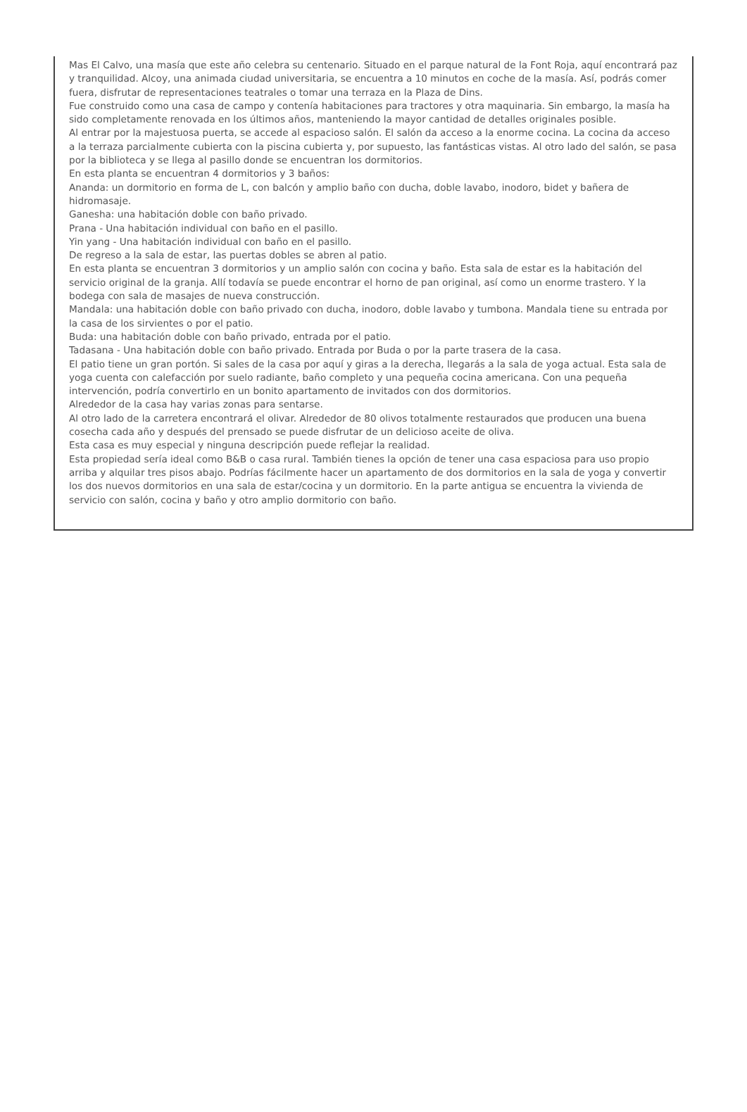Mas El Calvo, una masía que este año celebra su centenario. Situado en el parque natural de la Font Roja, aquí encontrará paz y tranquilidad. Alcoy, una animada ciudad universitaria, se encuentra a 10 minutos en coche de la masía. Así, podrás comer fuera, disfrutar de representaciones teatrales o tomar una terraza en la Plaza de Dins.
Fue construido como una casa de campo y contenía habitaciones para tractores y otra maquinaria. Sin embargo, la masía ha sido completamente renovada en los últimos años, manteniendo la mayor cantidad de detalles originales posible.
Al entrar por la majestuosa puerta, se accede al espacioso salón. El salón da acceso a la enorme cocina. La cocina da acceso a la terraza parcialmente cubierta con la piscina cubierta y, por supuesto, las fantásticas vistas. Al otro lado del salón, se pasa por la biblioteca y se llega al pasillo donde se encuentran los dormitorios.
En esta planta se encuentran 4 dormitorios y 3 baños:
Ananda: un dormitorio en forma de L, con balcón y amplio baño con ducha, doble lavabo, inodoro, bidet y bañera de hidromasaje.
Ganesha: una habitación doble con baño privado.
Prana - Una habitación individual con baño en el pasillo.
Yin yang - Una habitación individual con baño en el pasillo.
De regreso a la sala de estar, las puertas dobles se abren al patio.
En esta planta se encuentran 3 dormitorios y un amplio salón con cocina y baño. Esta sala de estar es la habitación del servicio original de la granja. Allí todavía se puede encontrar el horno de pan original, así como un enorme trastero. Y la bodega con sala de masajes de nueva construcción.
Mandala: una habitación doble con baño privado con ducha, inodoro, doble lavabo y tumbona. Mandala tiene su entrada por la casa de los sirvientes o por el patio.
Buda: una habitación doble con baño privado, entrada por el patio.
Tadasana - Una habitación doble con baño privado. Entrada por Buda o por la parte trasera de la casa.
El patio tiene un gran portón. Si sales de la casa por aquí y giras a la derecha, llegarás a la sala de yoga actual. Esta sala de yoga cuenta con calefacción por suelo radiante, baño completo y una pequeña cocina americana. Con una pequeña intervención, podría convertirlo en un bonito apartamento de invitados con dos dormitorios.
Alrededor de la casa hay varias zonas para sentarse.
Al otro lado de la carretera encontrará el olivar. Alrededor de 80 olivos totalmente restaurados que producen una buena cosecha cada año y después del prensado se puede disfrutar de un delicioso aceite de oliva.
Esta casa es muy especial y ninguna descripción puede reflejar la realidad.
Esta propiedad sería ideal como B&B o casa rural. También tienes la opción de tener una casa espaciosa para uso propio arriba y alquilar tres pisos abajo. Podrías fácilmente hacer un apartamento de dos dormitorios en la sala de yoga y convertir los dos nuevos dormitorios en una sala de estar/cocina y un dormitorio. En la parte antigua se encuentra la vivienda de servicio con salón, cocina y baño y otro amplio dormitorio con baño.